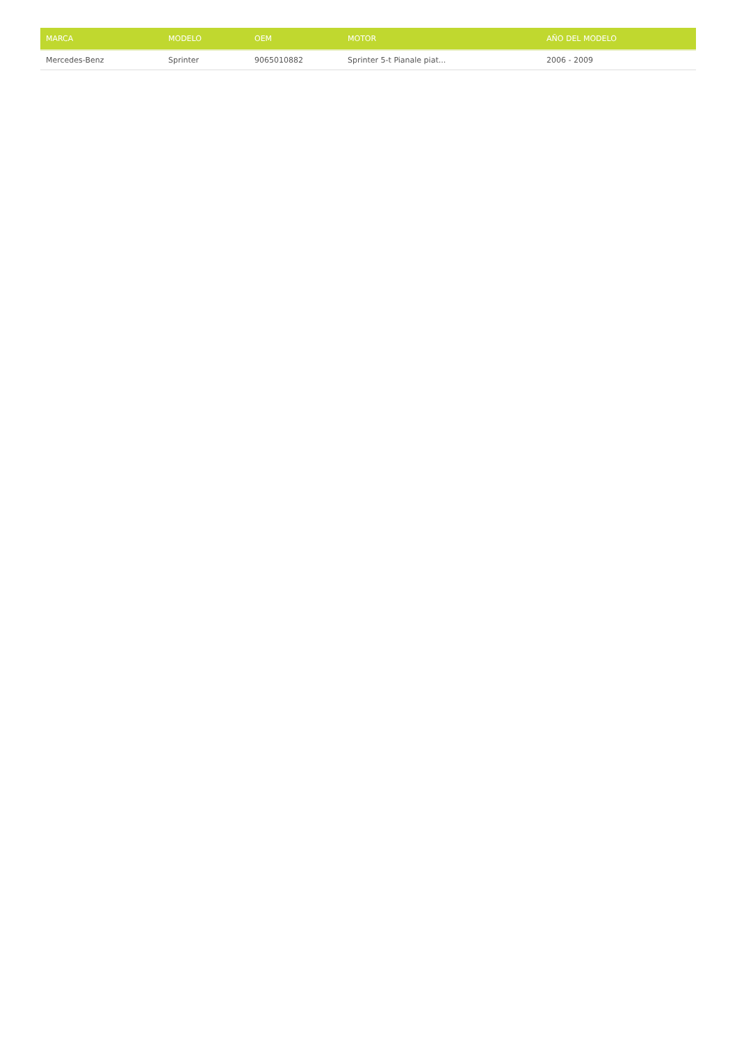| MARCA | MODELO | OEM | MOTOR | AÑO DEL MODELO |
| --- | --- | --- | --- | --- |
| Mercedes-Benz | Sprinter | 9065010882 | Sprinter 5-t Pianale piat... | 2006 - 2009 |